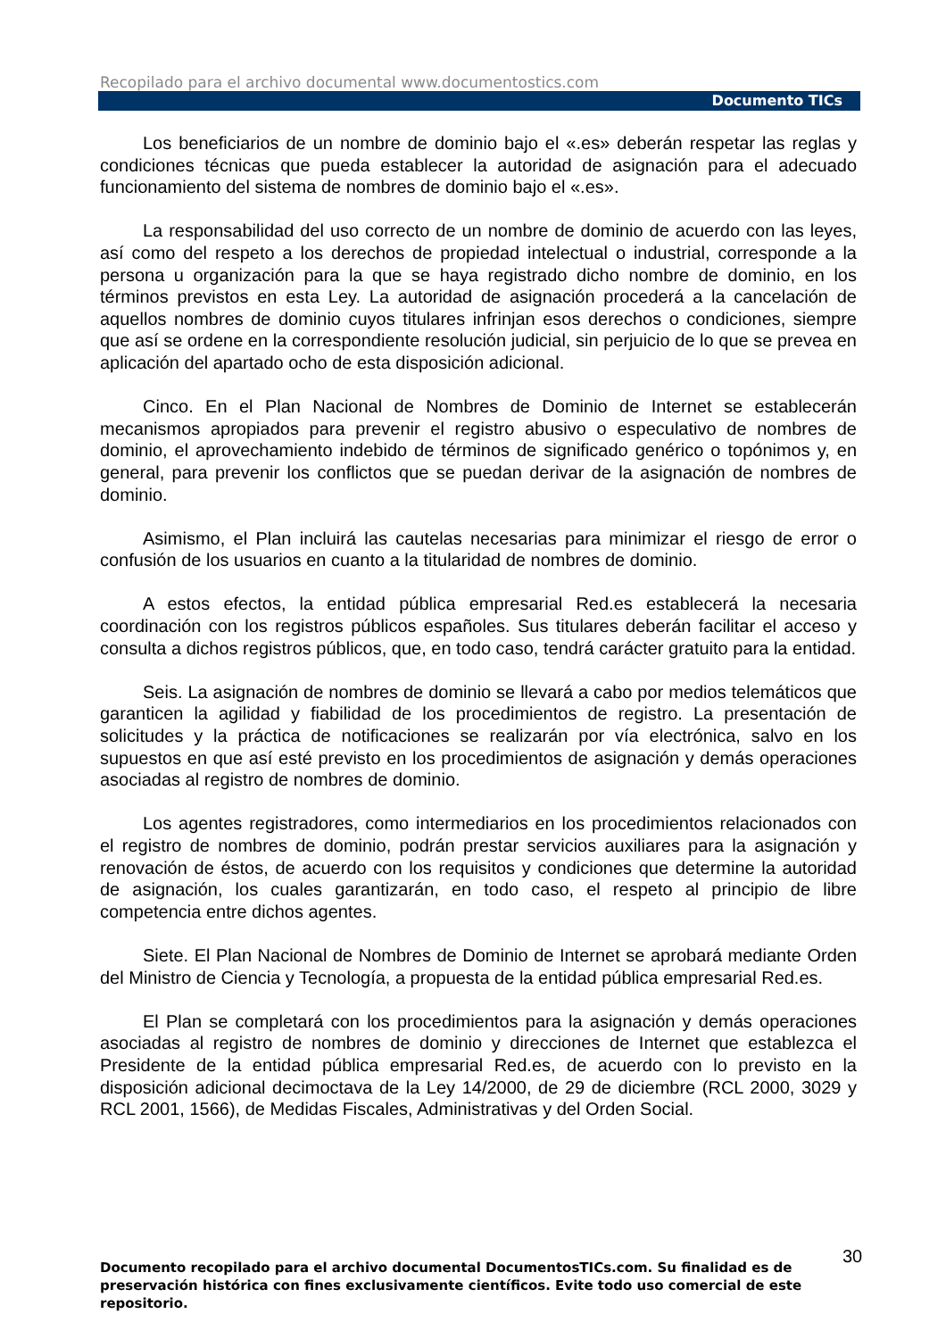Recopilado para el archivo documental www.documentostics.com
Documento TICs
Los beneficiarios de un nombre de dominio bajo el «.es» deberán respetar las reglas y condiciones técnicas que pueda establecer la autoridad de asignación para el adecuado funcionamiento del sistema de nombres de dominio bajo el «.es».
La responsabilidad del uso correcto de un nombre de dominio de acuerdo con las leyes, así como del respeto a los derechos de propiedad intelectual o industrial, corresponde a la persona u organización para la que se haya registrado dicho nombre de dominio, en los términos previstos en esta Ley. La autoridad de asignación procederá a la cancelación de aquellos nombres de dominio cuyos titulares infrinjan esos derechos o condiciones, siempre que así se ordene en la correspondiente resolución judicial, sin perjuicio de lo que se prevea en aplicación del apartado ocho de esta disposición adicional.
Cinco. En el Plan Nacional de Nombres de Dominio de Internet se establecerán mecanismos apropiados para prevenir el registro abusivo o especulativo de nombres de dominio, el aprovechamiento indebido de términos de significado genérico o topónimos y, en general, para prevenir los conflictos que se puedan derivar de la asignación de nombres de dominio.
Asimismo, el Plan incluirá las cautelas necesarias para minimizar el riesgo de error o confusión de los usuarios en cuanto a la titularidad de nombres de dominio.
A estos efectos, la entidad pública empresarial Red.es establecerá la necesaria coordinación con los registros públicos españoles. Sus titulares deberán facilitar el acceso y consulta a dichos registros públicos, que, en todo caso, tendrá carácter gratuito para la entidad.
Seis. La asignación de nombres de dominio se llevará a cabo por medios telemáticos que garanticen la agilidad y fiabilidad de los procedimientos de registro. La presentación de solicitudes y la práctica de notificaciones se realizarán por vía electrónica, salvo en los supuestos en que así esté previsto en los procedimientos de asignación y demás operaciones asociadas al registro de nombres de dominio.
Los agentes registradores, como intermediarios en los procedimientos relacionados con el registro de nombres de dominio, podrán prestar servicios auxiliares para la asignación y renovación de éstos, de acuerdo con los requisitos y condiciones que determine la autoridad de asignación, los cuales garantizarán, en todo caso, el respeto al principio de libre competencia entre dichos agentes.
Siete. El Plan Nacional de Nombres de Dominio de Internet se aprobará mediante Orden del Ministro de Ciencia y Tecnología, a propuesta de la entidad pública empresarial Red.es.
El Plan se completará con los procedimientos para la asignación y demás operaciones asociadas al registro de nombres de dominio y direcciones de Internet que establezca el Presidente de la entidad pública empresarial Red.es, de acuerdo con lo previsto en la disposición adicional decimoctava de la Ley 14/2000, de 29 de diciembre (RCL 2000, 3029 y RCL 2001, 1566), de Medidas Fiscales, Administrativas y del Orden Social.
30
Documento recopilado para el archivo documental DocumentosTICs.com. Su finalidad es de preservación histórica con fines exclusivamente científicos. Evite todo uso comercial de este repositorio.